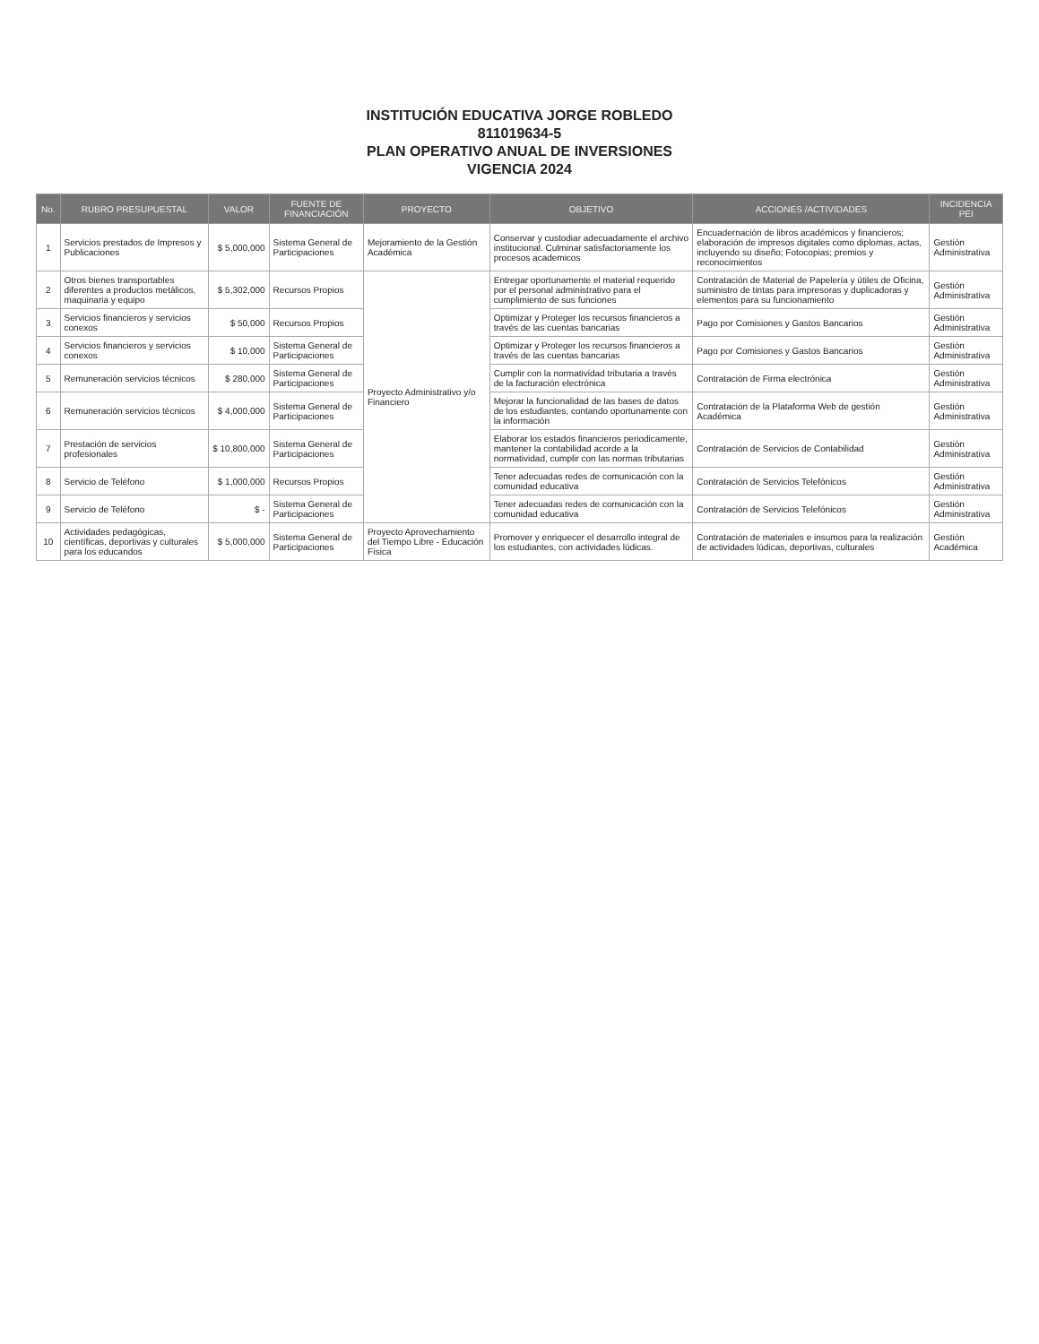INSTITUCIÓN EDUCATIVA JORGE ROBLEDO
811019634-5
PLAN OPERATIVO ANUAL DE INVERSIONES
VIGENCIA 2024
| No. | RUBRO PRESUPUESTAL | VALOR | FUENTE DE FINANCIACIÓN | PROYECTO | OBJETIVO | ACCIONES /ACTIVIDADES | INCIDENCIA PEI |
| --- | --- | --- | --- | --- | --- | --- | --- |
| 1 | Servicios prestados de Impresos y Publicaciones | $ 5,000,000 | Sistema General de Participaciones | Mejoramiento de la Gestión Académica | Conservar y custodiar adecuadamente el archivo institucional. Culminar satisfactoriamente los procesos academicos | Encuadernación de libros académicos y financieros; elaboración de impresos digitales como diplomas, actas, incluyendo su diseño; Fotocopias; premios y reconocimientos | Gestión Administrativa |
| 2 | Otros bienes transportables diferentes a productos metálicos, maquinaria y equipo | $ 5,302,000 | Recursos Propios | Proyecto Administrativo y/o Financiero | Entregar oportunamente el material requerido por el personal administrativo para el cumplimiento de sus funciones | Contratación de Material de Papelería y útiles de Oficina, suministro de tintas para impresoras y duplicadoras y elementos para su funcionamiento | Gestión Administrativa |
| 3 | Servicios financieros y servicios conexos | $ 50,000 | Recursos Propios | | Optimizar y Proteger los recursos financieros a través de las cuentas bancarias | Pago por Comisiones y Gastos Bancarios | Gestión Administrativa |
| 4 | Servicios financieros y servicios conexos | $ 10,000 | Sistema General de Participaciones | | Optimizar y Proteger los recursos financieros a través de las cuentas bancarias | Pago por Comisiones y Gastos Bancarios | Gestión Administrativa |
| 5 | Remuneración servicios técnicos | $ 280,000 | Sistema General de Participaciones | | Cumplir con la normatividad tributaria a través de la facturación electrónica | Contratación de Firma electrónica | Gestión Administrativa |
| 6 | Remuneración servicios técnicos | $ 4,000,000 | Sistema General de Participaciones | | Mejorar la funcionalidad de las bases de datos de los estudiantes, contando oportunamente con la información | Contratación de la Plataforma Web de gestión Académica | Gestión Administrativa |
| 7 | Prestación de servicios profesionales | $ 10,800,000 | Sistema General de Participaciones | | Elaborar los estados financieros periodicamente, mantener la contabilidad acorde a la normatividad, cumplir con las normas tributarias | Contratación de Servicios de Contabilidad | Gestión Administrativa |
| 8 | Servicio de Teléfono | $ 1,000,000 | Recursos Propios | | Tener adecuadas redes de comunicación con la comunidad educativa | Contratación de Servicios Telefónicos | Gestión Administrativa |
| 9 | Servicio de Teléfono | $ - | Sistema General de Participaciones | | Tener adecuadas redes de comunicación con la comunidad educativa | Contratación de Servicios Telefónicos | Gestión Administrativa |
| 10 | Actividades pedagógicas, científicas, deportivas y culturales para los educandos | $ 5,000,000 | Sistema General de Participaciones | Proyecto Aprovechamiento del Tiempo Libre - Educación Física | Promover y enriquecer el desarrollo integral de los estudiantes, con actividades lúdicas. | Contratación de materiales e insumos para la realización de actividades lúdicas, deportivas, culturales | Gestión Académica |